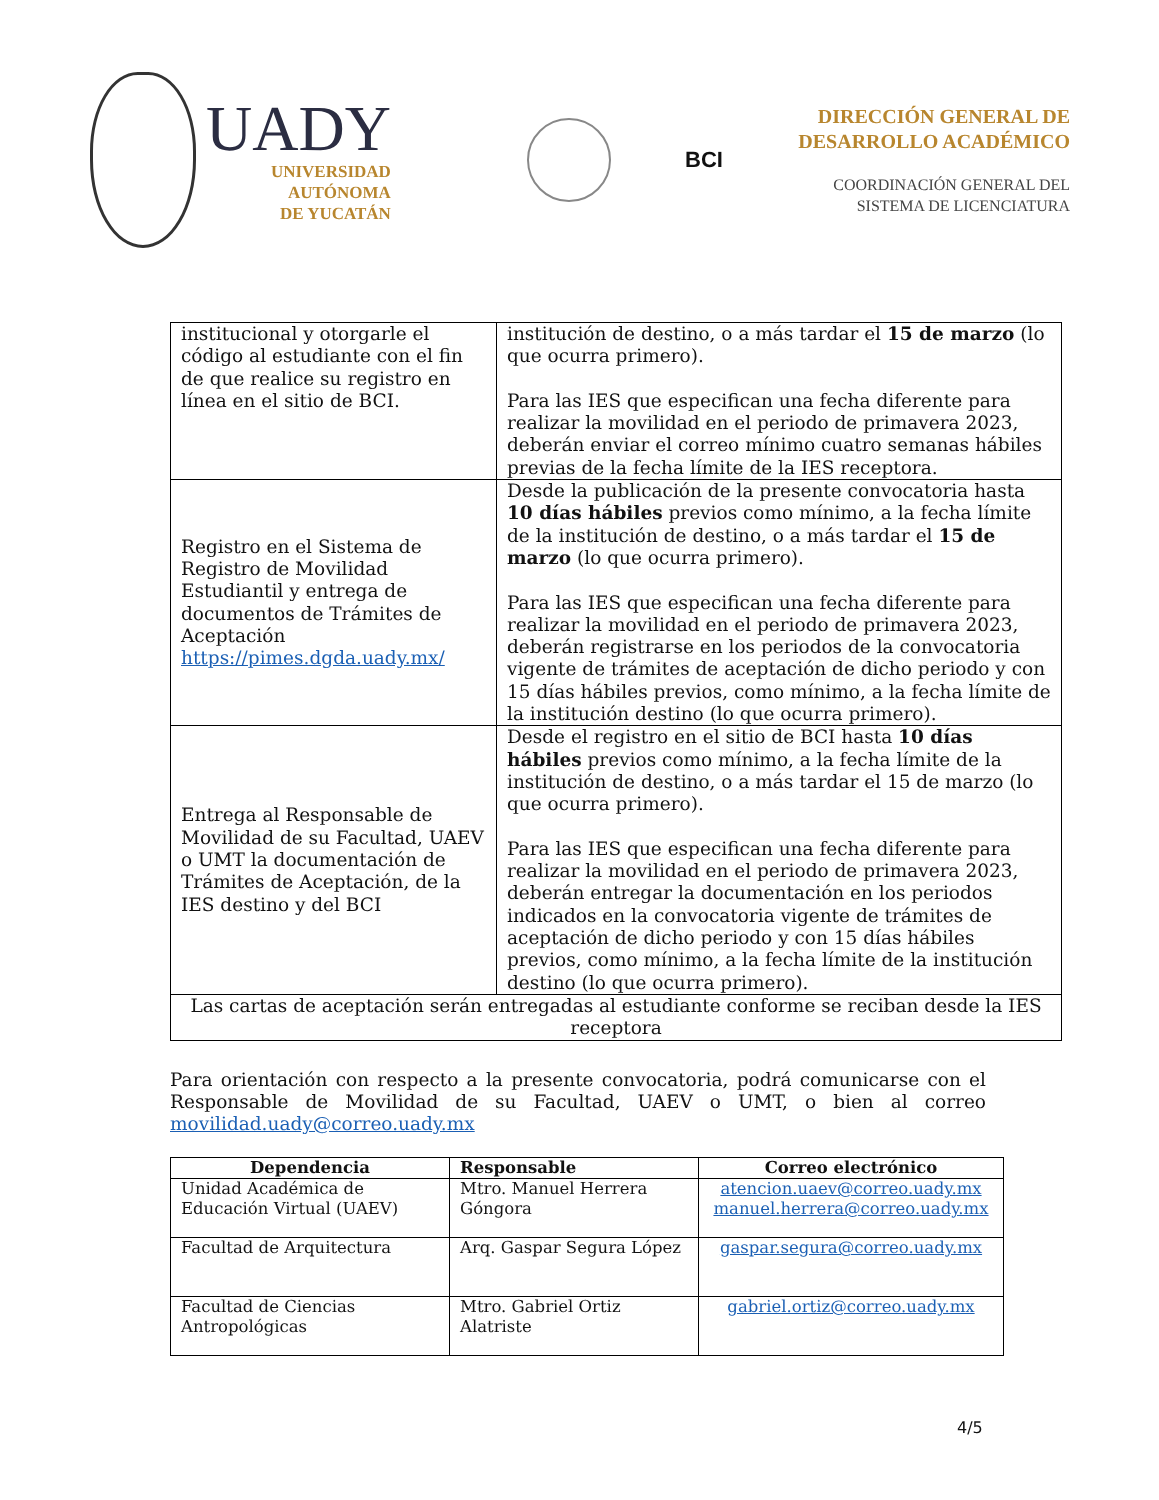UADY
UNIVERSIDAD
AUTÓNOMA
DE YUCATÁN
BCI
DIRECCIÓN GENERAL DE
DESARROLLO ACADÉMICO
COORDINACIÓN GENERAL DEL
SISTEMA DE LICENCIATURA
| institucional y otorgarle el código al estudiante con el fin de que realice su registro en línea en el sitio de BCI. | institución de destino, o a más tardar el 15 de marzo (lo que ocurra primero). Para las IES que especifican una fecha diferente para realizar la movilidad en el periodo de primavera 2023, deberán enviar el correo mínimo cuatro semanas hábiles previas de la fecha límite de la IES receptora. |
| Registro en el Sistema de Registro de Movilidad Estudiantil y entrega de documentos de Trámites de Aceptación https://pimes.dgda.uady.mx/ | Desde la publicación de la presente convocatoria hasta 10 días hábiles previos como mínimo, a la fecha límite de la institución de destino, o a más tardar el 15 de marzo (lo que ocurra primero). Para las IES que especifican una fecha diferente para realizar la movilidad en el periodo de primavera 2023, deberán registrarse en los periodos de la convocatoria vigente de trámites de aceptación de dicho periodo y con 15 días hábiles previos, como mínimo, a la fecha límite de la institución destino (lo que ocurra primero). |
| Entrega al Responsable de Movilidad de su Facultad, UAEV o UMT la documentación de Trámites de Aceptación, de la IES destino y del BCI | Desde el registro en el sitio de BCI hasta 10 días hábiles previos como mínimo, a la fecha límite de la institución de destino, o a más tardar el 15 de marzo (lo que ocurra primero). Para las IES que especifican una fecha diferente para realizar la movilidad en el periodo de primavera 2023, deberán entregar la documentación en los periodos indicados en la convocatoria vigente de trámites de aceptación de dicho periodo y con 15 días hábiles previos, como mínimo, a la fecha límite de la institución destino (lo que ocurra primero). |
| Las cartas de aceptación serán entregadas al estudiante conforme se reciban desde la IES receptora | |
Para orientación con respecto a la presente convocatoria, podrá comunicarse con el Responsable de Movilidad de su Facultad, UAEV o UMT, o bien al correo movilidad.uady@correo.uady.mx
| Dependencia | Responsable | Correo electrónico |
| --- | --- | --- |
| Unidad Académica de Educación Virtual (UAEV) | Mtro. Manuel Herrera Góngora | atencion.uaev@correo.uady.mx manuel.herrera@correo.uady.mx |
| Facultad de Arquitectura | Arq. Gaspar Segura López | gaspar.segura@correo.uady.mx |
| Facultad de Ciencias Antropológicas | Mtro. Gabriel Ortiz Alatriste | gabriel.ortiz@correo.uady.mx |
4/5